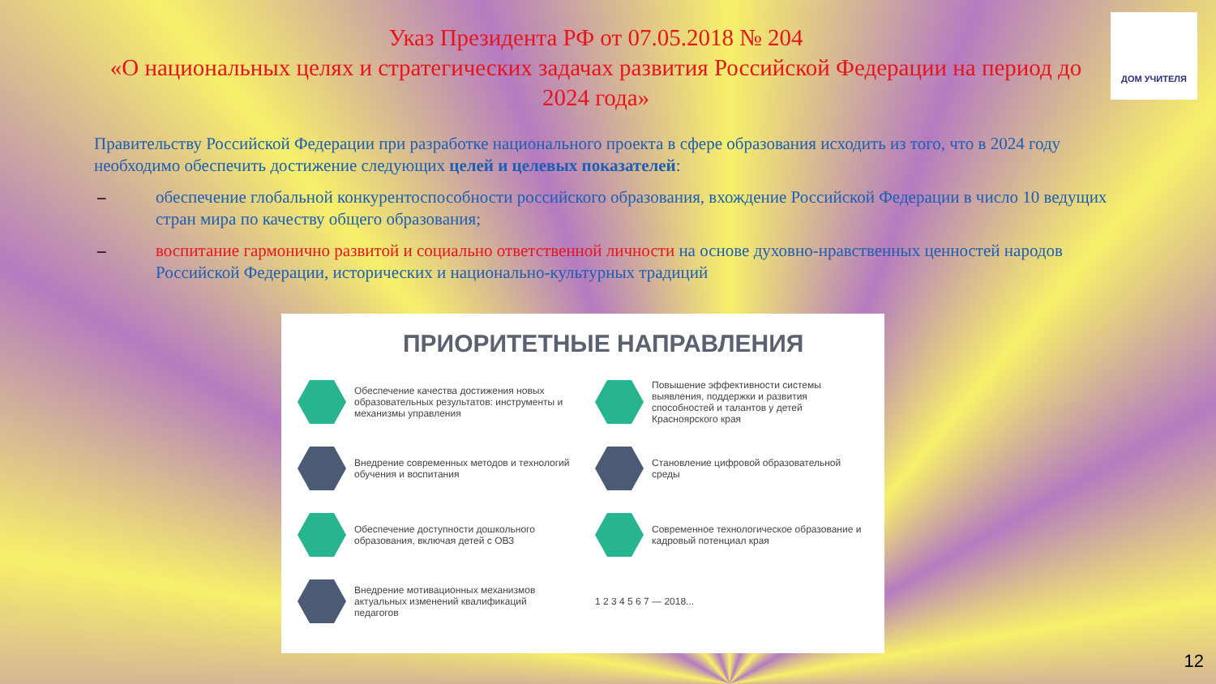ДОМ УЧИТЕЛЯ
Указ Президента РФ от 07.05.2018 № 204
«О национальных целях и стратегических задачах развития Российской Федерации на период до 2024 года»
Правительству Российской Федерации при разработке национального проекта в сфере образования исходить из того, что в 2024 году необходимо обеспечить достижение следующих целей и целевых показателей:
– обеспечение глобальной конкурентоспособности российского образования, вхождение Российской Федерации в число 10 ведущих стран мира по качеству общего образования;
– воспитание гармонично развитой и социально ответственной личности на основе духовно-нравственных ценностей народов Российской Федерации, исторических и национально-культурных традиций
ПРИОРИТЕТНЫЕ НАПРАВЛЕНИЯ
Обеспечение качества достижения новых образовательных результатов: инструменты и механизмы управления
Повышение эффективности системы выявления, поддержки и развития способностей и талантов у детей Красноярского края
Внедрение современных методов и технологий обучения и воспитания
Становление цифровой образовательной среды
Обеспечение доступности дошкольного образования, включая детей с ОВЗ
Современное технологическое образование и кадровый потенциал края
Внедрение мотивационных механизмов актуальных изменений квалификаций педагогов
1 2 3 4 5 6 7 — 2018...
12